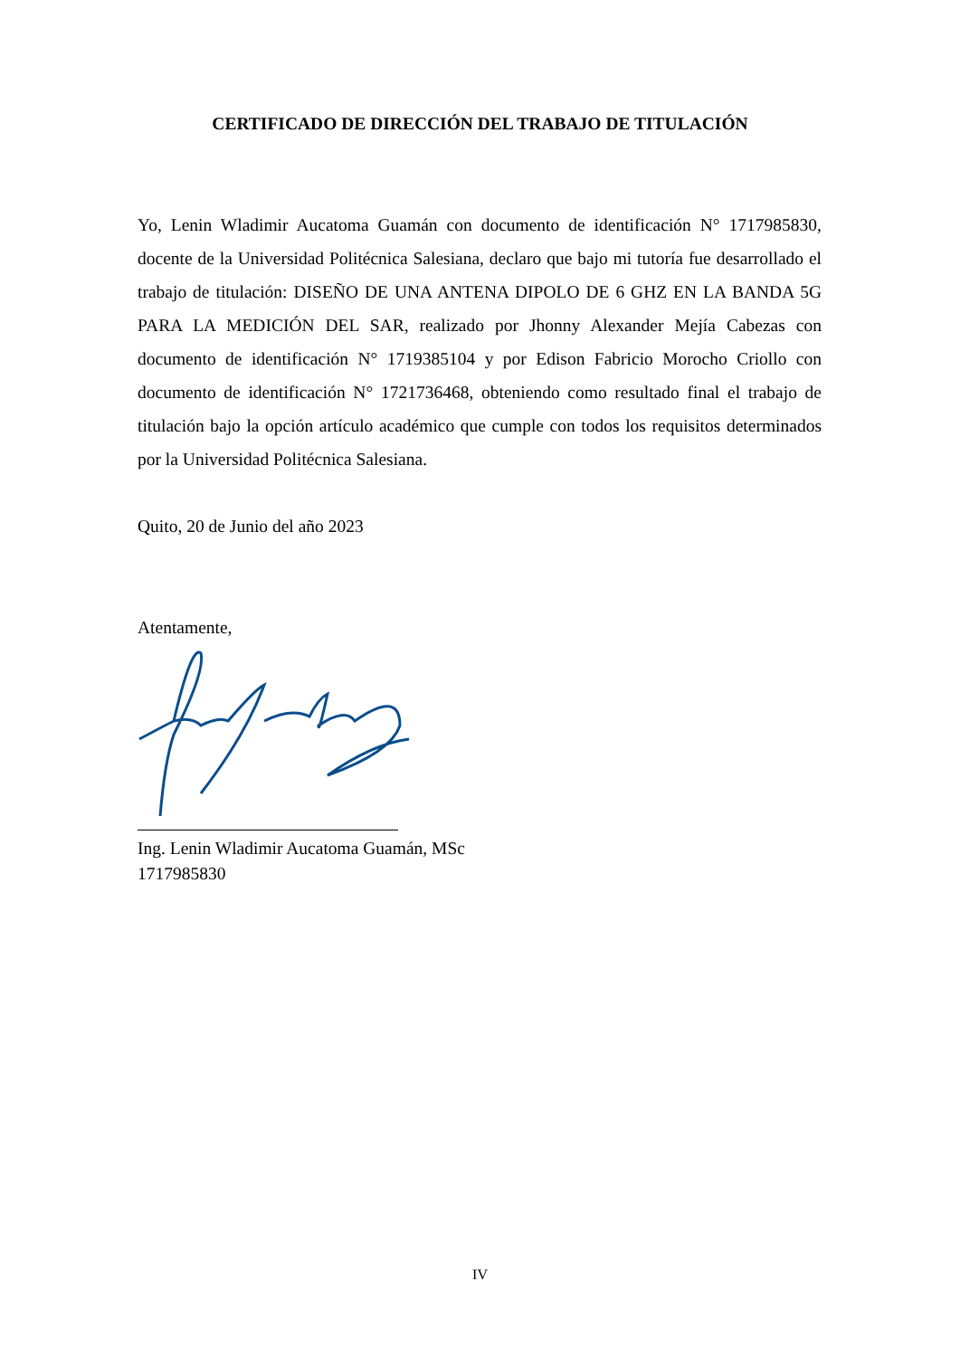CERTIFICADO DE DIRECCIÓN DEL TRABAJO DE TITULACIÓN
Yo, Lenin Wladimir Aucatoma Guamán con documento de identificación N° 1717985830, docente de la Universidad Politécnica Salesiana, declaro que bajo mi tutoría fue desarrollado el trabajo de titulación: DISEÑO DE UNA ANTENA DIPOLO DE 6 GHZ EN LA BANDA 5G PARA LA MEDICIÓN DEL SAR, realizado por Jhonny Alexander Mejía Cabezas con documento de identificación N° 1719385104 y por Edison Fabricio Morocho Criollo con documento de identificación N° 1721736468, obteniendo como resultado final el trabajo de titulación bajo la opción artículo académico que cumple con todos los requisitos determinados por la Universidad Politécnica Salesiana.
Quito, 20 de Junio del año 2023
Atentamente,
Ing. Lenin Wladimir Aucatoma Guamán, MSc
1717985830
IV